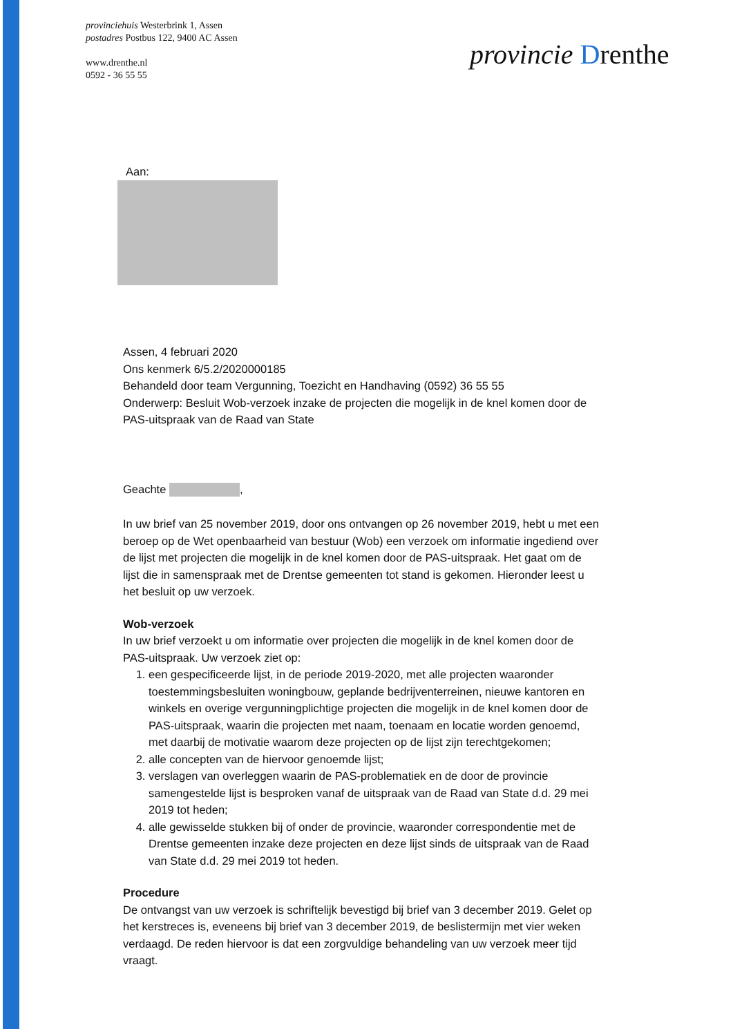provinciehuis Westerbrink 1, Assen
postadres Postbus 122, 9400 AC Assen
www.drenthe.nl
0592 - 36 55 55
provincie Drenthe
Aan:
Assen, 4 februari 2020
Ons kenmerk 6/5.2/2020000185
Behandeld door team Vergunning, Toezicht en Handhaving (0592) 36 55 55
Onderwerp: Besluit Wob-verzoek inzake de projecten die mogelijk in de knel komen door de PAS-uitspraak van de Raad van State
Geachte ,
In uw brief van 25 november 2019, door ons ontvangen op 26 november 2019, hebt u met een beroep op de Wet openbaarheid van bestuur (Wob) een verzoek om informatie ingediend over de lijst met projecten die mogelijk in de knel komen door de PAS-uitspraak. Het gaat om de lijst die in samenspraak met de Drentse gemeenten tot stand is gekomen. Hieronder leest u het besluit op uw verzoek.
Wob-verzoek
In uw brief verzoekt u om informatie over projecten die mogelijk in de knel komen door de PAS-uitspraak. Uw verzoek ziet op:
1. een gespecificeerde lijst, in de periode 2019-2020, met alle projecten waaronder toestemmingsbesluiten woningbouw, geplande bedrijventerreinen, nieuwe kantoren en winkels en overige vergunningplichtige projecten die mogelijk in de knel komen door de PAS-uitspraak, waarin die projecten met naam, toenaam en locatie worden genoemd, met daarbij de motivatie waarom deze projecten op de lijst zijn terechtgekomen;
2. alle concepten van de hiervoor genoemde lijst;
3. verslagen van overleggen waarin de PAS-problematiek en de door de provincie samengestelde lijst is besproken vanaf de uitspraak van de Raad van State d.d. 29 mei 2019 tot heden;
4. alle gewisselde stukken bij of onder de provincie, waaronder correspondentie met de Drentse gemeenten inzake deze projecten en deze lijst sinds de uitspraak van de Raad van State d.d. 29 mei 2019 tot heden.
Procedure
De ontvangst van uw verzoek is schriftelijk bevestigd bij brief van 3 december 2019. Gelet op het kerstreces is, eveneens bij brief van 3 december 2019, de beslistermijn met vier weken verdaagd. De reden hiervoor is dat een zorgvuldige behandeling van uw verzoek meer tijd vraagt.